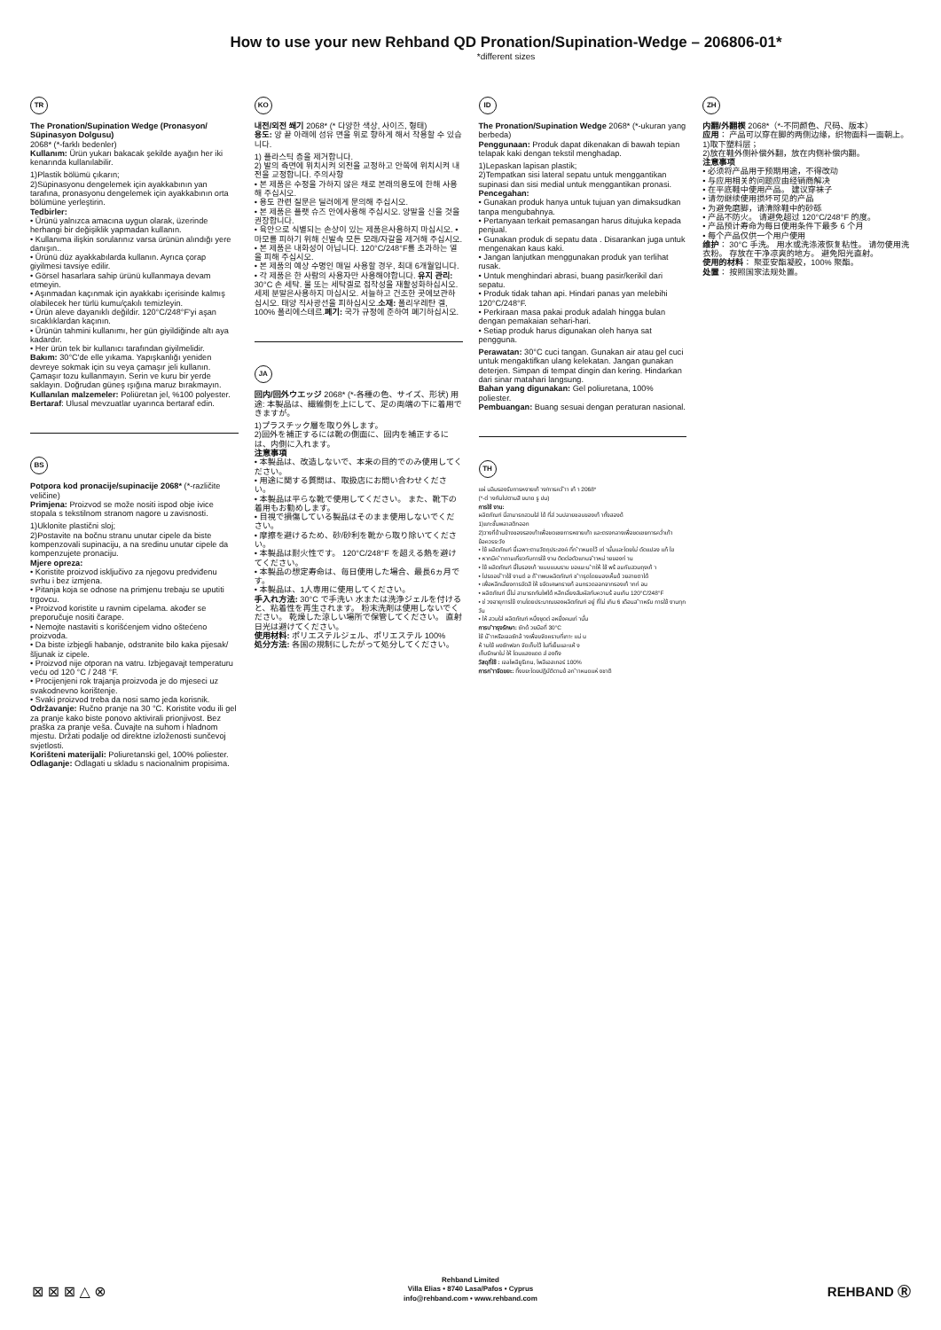How to use your new Rehband QD Pronation/Supination-Wedge – 206806-01*
*different sizes
TR
The Pronation/Supination Wedge (Pronasyon/ Süpinasyon Dolgusu)
2068* (*-farklı bedenler)
Kullanım: Ürün yukarı bakacak şekilde ayağın her iki kenarında kullanılabilir.
1)Plastik bölümü çıkarın;
2)Süpinasyonu dengelemek için ayakkabının yan tarafına, pronasyonu dengelemek için ayakkabının orta bölümüne yerleştirin.
Tedbirler:
• Ürünü yalnızca amacına uygun olarak, üzerinde herhangi bir değişiklik yapmadan kullanın.
• Kullanıma ilişkin sorularınız varsa ürünün alındığı yere danışın..
• Ürünü düz ayakkabılarda kullanın. Ayrıca çorap giyilmesi tavsiye edilir.
• Görsel hasarlara sahip ürünü kullanmaya devam etmeyin.
• Aşınmadan kaçınmak için ayakkabı içerisinde kalmış olabilecek her türlü kumu/çakılı temizleyin.
• Ürün aleve dayanıklı değildir. 120°C/248°F'yi aşan sıcaklıklardan kaçının.
• Ürünün tahmini kullanımı, her gün giyildiğinde altı aya kadardır.
• Her ürün tek bir kullanıcı tarafından giyilmelidir.
Bakım: 30°C'de elle yıkama. Yapışkanlığı yeniden devreye sokmak için su veya çamaşır jeli kullanın. Çamaşır tozu kullanmayın. Serin ve kuru bir yerde saklayın. Doğrudan güneş ışığına maruz bırakmayın.
Kullanılan malzemeler: Poliüretan jel, %100 polyester.
Bertaraf: Ulusal mevzuatlar uyarınca bertaraf edin.
BS
Potpora kod pronacije/supinacije 2068* (*-različite veličine)
Primjena: Proizvod se može nositi ispod obje ivice stopala s tekstilnom stranom nagore u zavisnosti.
1)Uklonite plastični sloj;
2)Postavite na bočnu stranu unutar cipele da biste kompenzovali supinaciju, a na sredinu unutar cipele da kompenzujete pronaciju.
Mjere opreza:
• Koristite proizvod isključivo za njegovu predviđenu svrhu i bez izmjena.
• Pitanja koja se odnose na primjenu trebaju se uputiti trgovcu.
• Proizvod koristite u ravnim cipelama. akođer se preporučuje nositi čarape.
• Nemojte nastaviti s korišćenjem vidno oštećeno proizvoda.
• Da biste izbjegli habanje, odstranite bilo kaka pijesak/šljunak iz cipele.
• Proizvod nije otporan na vatru. Izbjegavajt temperaturu veću od 120 °C / 248 °F.
• Procijenjeni rok trajanja proizvoda je do mjeseci uz svakodnevno korištenje.
• Svaki proizvod treba da nosi samo jeda korisnik.
Održavanje: Ručno pranje na 30 °C. Koristite vodu ili gel za pranje kako biste ponovo aktivirali prionjivost. Bez praška za pranje veša. Čuvajte na suhom i hladnom mjestu. Držati podalje od direktne izloženosti sunčevoj svjetlosti.
Korišteni materijali: Poliuretanski gel, 100% poliester.
Odlaganje: Odlagati u skladu s nacionalnim propisima.
KO
내전/외전 쐐기 2068* (* 다양한 색상, 사이즈, 형태)
용도: 양 끝 아래에 섬유 면을 위로 향하게 해서 착용할 수 있습니다.
1) 플라스틱 층을 제거합니다.
2) 발의 측면에 위치시켜 외전을 교정하고 안쪽에 위치시켜 내전을 교정합니다. 주의사항
• 본 제품은 수정을 가하지 않은 채로 본래의용도에 한해 사용해 주십시오.
• 용도 관련 질문은 딜러에게 문의해 주십시오.
• 본 제품은 플랫 슈즈 안에사용해 주십시오. 양말을 신을 것을 권장합니다.
• 육안으로 식별되는 손상이 있는 제품은사용하지 마십시오. • 마모를 피하기 위해 신발속 모든 모래/자갈을 제거해 주십시오.
• 본 제품은 내화성이 아닙니다. 120°C/248°F를 초과하는 열을 피해 주십시오.
• 본 제품의 예상 수명인 매일 사용할 경우, 최대 6개월입니다.
• 각 제품은 한 사람의 사용자만 사용해야합니다. 유지 관리: 30°C 손 세탁. 물 또는 세탁겔로 접착성을 재활성화하십시오. 세제 분말은사용하지 마십시오. 서늘하고 건조한 곳에보관하십시오. 태양 직사광선을 피하십시오.소재: 폴리우레탄 겔, 100% 폴리에스테르.폐기: 국가 규정에 준하여 폐기하십시오.
JA
回内/回外ウエッジ 2068* (*-各種の色、サイズ、形状) 用途: 本製品は、繊維側を上にして、足の両端の下に着用できますが。
1)プラスチック層を取り外します。
2)回外を補正するには靴の側面に、回内を補正するには、内側に入れます。
注意事項
• 本製品は、改造しないで、本来の目的でのみ使用してください。
• 用途に関する質問は、取扱店にお問い合わせください。
• 本製品は平らな靴で使用してください。 また、靴下の着用もお勧めします。
• 目視で損傷している製品はそのまま使用しないでください。
• 摩擦を避けるため、砂/砂利を靴から取り除いてください。
• 本製品は耐火性です。 120°C/248°F を超える熱を避けてください。
• 本製品の想定寿命は、毎日使用した場合、最長6ヵ月です。
• 本製品は、1人専用に使用してください。
手入れ方法: 30°C で手洗い 水または洗浄ジェルを付けると、粘着性を再生されます。 粉末洗剤は使用しないでください。 乾燥した涼しい場所で保管してください。 直射日光は避けてください。
使用材料: ポリエステルジェル、ポリエステル 100%
処分方法: 各国の規制にしたがって処分してください。
ID
The Pronation/Supination Wedge 2068* (*-ukuran yang berbeda)
Penggunaan: Produk dapat dikenakan di bawah tepian telapak kaki dengan tekstil menghadap.
1)Lepaskan lapisan plastik;
2)Tempatkan sisi lateral sepatu untuk menggantikan supinasi dan sisi medial untuk menggantikan pronasi.
Pencegahan:
• Gunakan produk hanya untuk tujuan yan dimaksudkan tanpa mengubahnya.
• Pertanyaan terkait pemasangan harus ditujuka kepada penjual.
• Gunakan produk di sepatu data . Disarankan juga untuk mengenakan kaus kaki.
• Jangan lanjutkan menggunakan produk yan terlihat rusak.
• Untuk menghindari abrasi, buang pasir/kerikil dari sepatu.
• Produk tidak tahan api. Hindari panas yan melebihi 120°C/248°F.
• Perkiraan masa pakai produk adalah hingga bulan dengan pemakaian sehari-hari.
• Setiap produk harus digunakan oleh hanya sat pengguna.
Perawatan: 30°C cuci tangan. Gunakan air atau gel cuci untuk mengaktifkan ulang kelekatan. Jangan gunakan deterjen. Simpan di tempat dingin dan kering. Hindarkan dari sinar matahari langsung.
Bahan yang digunakan: Gel poliuretana, 100% poliester.
Pembuangan: Buang sesuai dengan peraturan nasional.
TH
แผ่ นลิมรองรับการหงายเท้ าง/การคว่ ำา เท้ า 2068*
(*-ต่ างกันไปตามสี ขนาด รู ปน)
การใช้ งาน:
ผลิตภัณฑ์ นี่สามารถสวมใส่ ได้ ที่ส่ วนปลายขอบของเท้ าทั้งสองด้
1)แกะชั้นพลาสติกออก
2)วางที่ด้านข้างของรองเท้าเพื่อชดเชยการหงายเท้า และตรงกลางเพื่อชดเชยการคว่ำเท้า
ข้อควรระวัง
• ใช้ ผลิตภัณฑ์ นี้เฉพาะตามวัตถุประสงค์ ที่ก ำาหนดไว้ เท่ านั้นและโดยไม่ ดัดแปลง แก้ ไข
• หากมีค ำาถามเกี่ยวกับการใช้ งาน ติดต่อตัวแทนจ ำาหน่ ายของท่ าน
• ใช้ ผลิตภัณฑ์ นี้ในรองเท้ าแบบแบนราบ ขอแนะน ำาให้ ใช้ พร้ อมกับสวมถุงเท้ า
• โปรดอย่ ำาใช้ งานต่ อ ถ้ ำาพบผลิตภัณฑ์ ช ำารุดโดยมองเห็นด้ วยสายตาได้
• เพื่อหลีกเลี่ยงการขัดสี ให้ ขจัดเศษทรายก้ อนกรวดออกจากรองเท้ ากก่ อน
• ผลิตภัณฑ์ นี้ไม่ สามารถกันไฟได้ หลีกเลี่ยงสัมผัสกับความร้ อนเกิน 120°C/248°F
• ช่ วงอายุการใช้ งานโดยประมาณของผลิตภัณฑ์ อยู่ ที่ไม่ เกิน 6 เดือนส ำาหรับ การใช้ งานทุกวัน
• ให้ สวมใส่ ผลิตภัณฑ์ หนึ่งชุดต่ อหนึ่งคนเท่ านั้น
การบ ำารุงรักษา: ซักด้ วยมือที่ 30°C
ใช้ น้ ำาหรือเจลซักล้ างเพื่อขจัดคราบที่เกาะ แน่ น
ห้ ามใช้ ผงซักฟอก จัดเก็บไว้ ในที่เย็นและแห้ ง
เก็บรักษาไม่ ให้ โดนแสงแดด ส่ องถึง
วัสดุที่ใช้ : เจลโพลียูรีเทน, โพลีเอสเทอร์ 100%
การก ำาจัดขยะ: ทิ้งขยะโดยปฏิบัติตามข้ อก ำาหนดแห่ งชาติ
ZH
内翻/外翻楔 2068*（*-不同颜色、尺码、版本）
应用： 产品可以穿在脚的两侧边缘，织物面料一面朝上。
1)取下塑料层；
2)放在鞋外侧补偿外翻，放在内侧补偿内翻。
注意事项
• 必须将产品用于预期用途，不得改动
• 与应用相关的问题应由经销商解决
• 在平底鞋中使用产品。 建议穿袜子
• 请勿继续使用损坏可见的产品
• 为避免磨脚，请清除鞋中的砂砾
• 产品不防火。 请避免超过 120°C/248°F 的度。
• 产品预计寿命为每日使用条件下最多 6 个月
• 每个产品仅供一个用户使用
维护： 30°C 手洗。 用水或洗涤液恢复粘性。 请勿使用洗衣粉。 存放在干净凉爽的地方。 避免阳光直射。
使用的材料： 聚亚安酯凝胶，100% 聚酯。
处置： 按照国家法规处置。
⊠ ⊠ ⊠ △ ⊗
Rehband Limited
Villa Elias • 8740 Lasa/Pafos • Cyprus
info@rehband.com • www.rehband.com
REHBAND Ⓡ